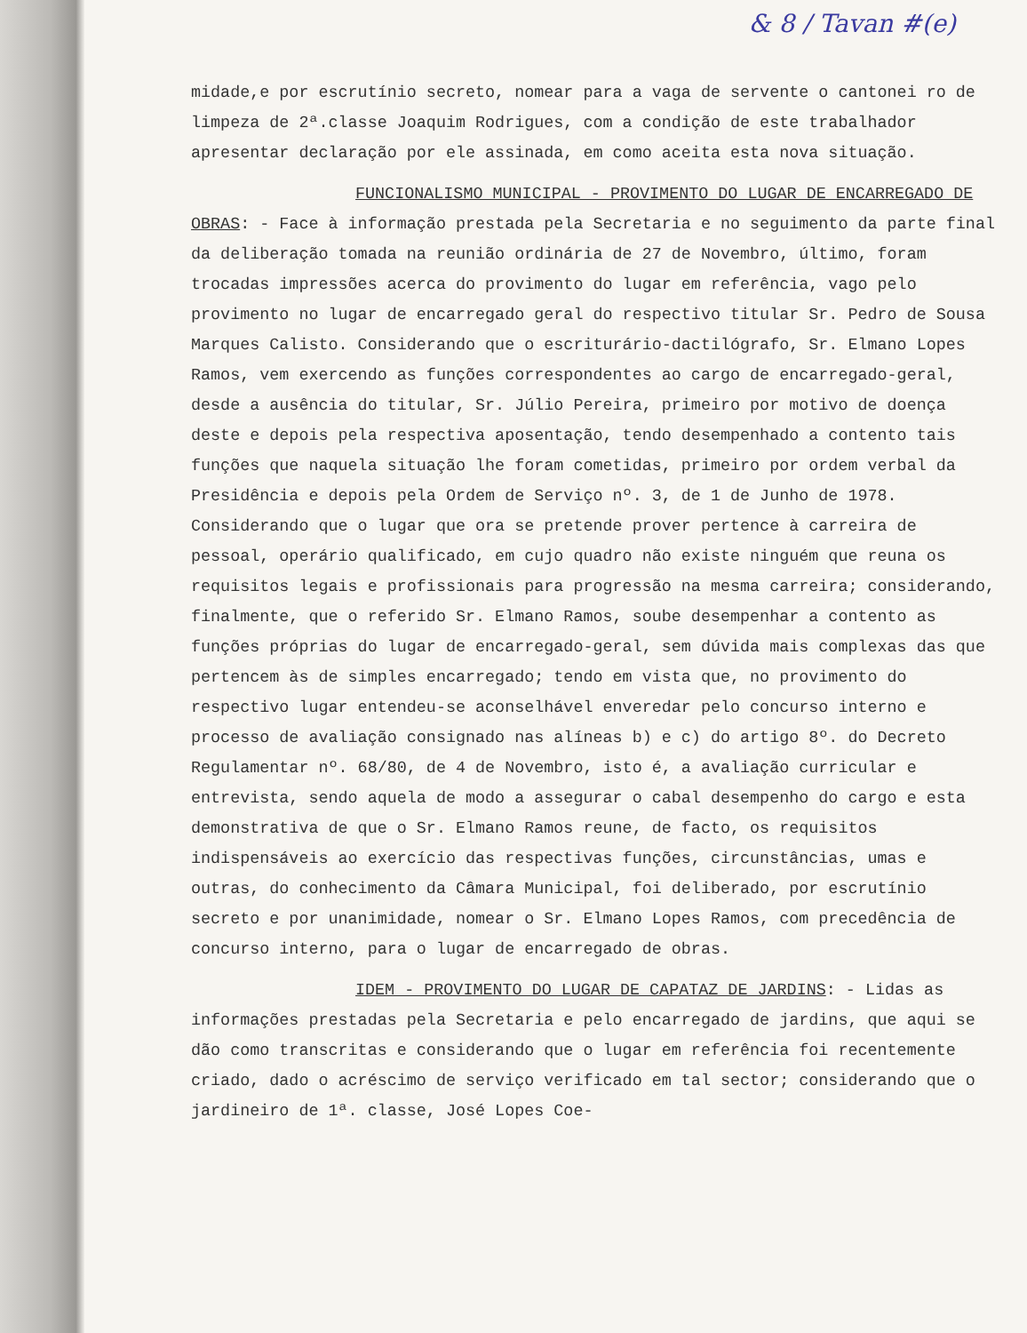& 8 / Tavan #(e)
midade,e por escrutínio secreto, nomear para a vaga de servente o cantonei ro de limpeza de 2ª.classe Joaquim Rodrigues, com a condição de este trabalhador apresentar declaração por ele assinada, em como aceita esta nova situação.
FUNCIONALISMO MUNICIPAL - PROVIMENTO DO LUGAR DE ENCARREGADO DE OBRAS: - Face à informação prestada pela Secretaria e no seguimento da parte final da deliberação tomada na reunião ordinária de 27 de Novembro, último, foram trocadas impressões acerca do provimento do lugar em referência, vago pelo provimento no lugar de encarregado geral do respectivo titular Sr. Pedro de Sousa Marques Calisto. Considerando que o escriturário-dactilógrafo, Sr. Elmano Lopes Ramos, vem exercendo as funções correspondentes ao cargo de encarregado-geral, desde a ausência do titular, Sr. Júlio Pereira, primeiro por motivo de doença deste e depois pela respectiva aposentação, tendo desempenhado a contento tais funções que naquela situação lhe foram cometidas, primeiro por ordem verbal da Presidência e depois pela Ordem de Serviço nº. 3, de 1 de Junho de 1978. Considerando que o lugar que ora se pretende prover pertence à carreira de pessoal, operário qualificado, em cujo quadro não existe ninguém que reuna os requisitos legais e profissionais para progressão na mesma carreira; considerando, finalmente, que o referido Sr. Elmano Ramos, soube desempenhar a contento as funções próprias do lugar de encarregado-geral, sem dúvida mais complexas das que pertencem às de simples encarregado; tendo em vista que, no provimento do respectivo lugar entendeu-se aconselhável enveredar pelo concurso interno e processo de avaliação consignado nas alíneas b) e c) do artigo 8º. do Decreto Regulamentar nº. 68/80, de 4 de Novembro, isto é, a avaliação curricular e entrevista, sendo aquela de modo a assegurar o cabal desempenho do cargo e esta demonstrativa de que o Sr. Elmano Ramos reune, de facto, os requisitos indispensáveis ao exercício das respectivas funções, circunstâncias, umas e outras, do conhecimento da Câmara Municipal, foi deliberado, por escrutínio secreto e por unanimidade, nomear o Sr. Elmano Lopes Ramos, com precedência de concurso interno, para o lugar de encarregado de obras.
IDEM - PROVIMENTO DO LUGAR DE CAPATAZ DE JARDINS: - Lidas as informações prestadas pela Secretaria e pelo encarregado de jardins, que aqui se dão como transcritas e considerando que o lugar em referência foi recentemente criado, dado o acréscimo de serviço verificado em tal sector; considerando que o jardineiro de 1ª. classe, José Lopes Coe-